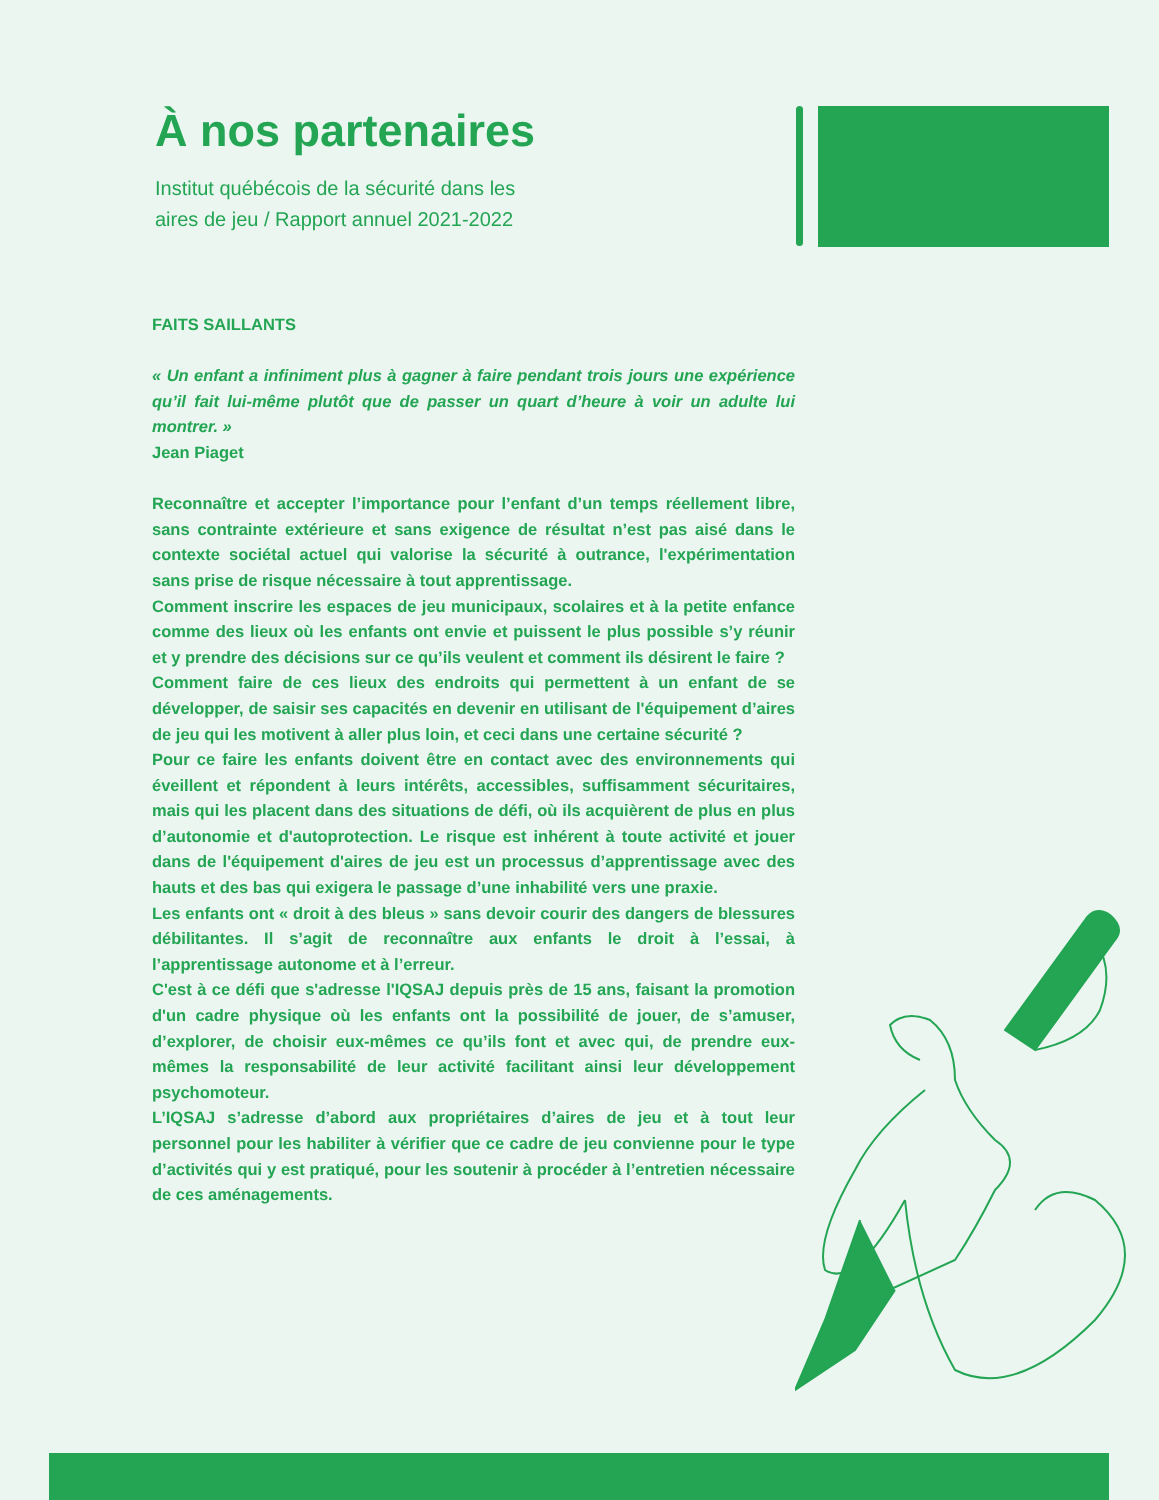À nos partenaires
Institut québécois de la sécurité dans les
aires de jeu / Rapport annuel 2021-2022
FAITS SAILLANTS
« Un enfant a infiniment plus à gagner à faire pendant trois jours une expérience qu’il fait lui-même plutôt que de passer un quart d’heure à voir un adulte lui montrer. »
Jean Piaget
Reconnaître et accepter l’importance pour l’enfant d’un temps réellement libre, sans contrainte extérieure et sans exigence de résultat n’est pas aisé dans le contexte sociétal actuel qui valorise la sécurité à outrance, l'expérimentation sans prise de risque nécessaire à tout apprentissage.
Comment inscrire les espaces de jeu municipaux, scolaires et à la petite enfance comme des lieux où les enfants ont envie et puissent le plus possible s’y réunir et y prendre des décisions sur ce qu’ils veulent et comment ils désirent le faire ?
Comment faire de ces lieux des endroits qui permettent à un enfant de se développer, de saisir ses capacités en devenir en utilisant de l'équipement d’aires de jeu qui les motivent à aller plus loin, et ceci dans une certaine sécurité ?
Pour ce faire les enfants doivent être en contact avec des environnements qui éveillent et répondent à leurs intérêts, accessibles, suffisamment sécuritaires, mais qui les placent dans des situations de défi, où ils acquièrent de plus en plus d’autonomie et d'autoprotection. Le risque est inhérent à toute activité et jouer dans de l'équipement d'aires de jeu est un processus d’apprentissage avec des hauts et des bas qui exigera le passage d’une inhabilité vers une praxie.
Les enfants ont « droit à des bleus » sans devoir courir des dangers de blessures débilitantes. Il s’agit de reconnaître aux enfants le droit à l’essai, à l’apprentissage autonome et à l’erreur.
C'est à ce défi que s'adresse l'IQSAJ depuis près de 15 ans, faisant la promotion d'un cadre physique où les enfants ont la possibilité de jouer, de s’amuser, d’explorer, de choisir eux-mêmes ce qu’ils font et avec qui, de prendre eux-mêmes la responsabilité de leur activité facilitant ainsi leur développement psychomoteur.
L’IQSAJ s’adresse d’abord aux propriétaires d’aires de jeu et à tout leur personnel pour les habiliter à vérifier que ce cadre de jeu convienne pour le type d’activités qui y est pratiqué, pour les soutenir à procéder à l’entretien nécessaire de ces aménagements.